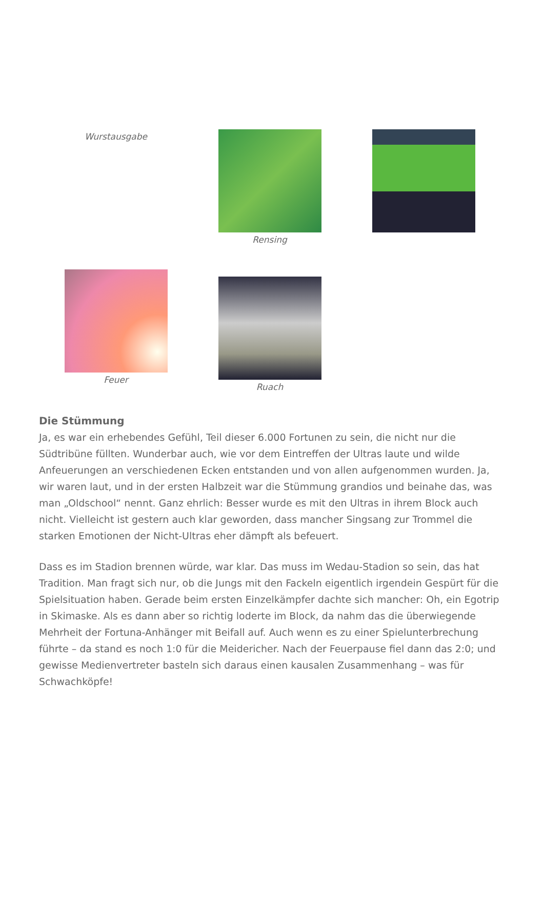Wurstausgabe
Rensing
Feuer
Ruach
Die Stümmung
Ja, es war ein erhebendes Gefühl, Teil dieser 6.000 Fortunen zu sein, die nicht nur die Südtribüne füllten. Wunderbar auch, wie vor dem Eintreffen der Ultras laute und wilde Anfeuerungen an verschiedenen Ecken entstanden und von allen aufgenommen wurden. Ja, wir waren laut, und in der ersten Halbzeit war die Stümmung grandios und beinahe das, was man „Oldschool“ nennt. Ganz ehrlich: Besser wurde es mit den Ultras in ihrem Block auch nicht. Vielleicht ist gestern auch klar geworden, dass mancher Singsang zur Trommel die starken Emotionen der Nicht-Ultras eher dämpft als befeuert.
Dass es im Stadion brennen würde, war klar. Das muss im Wedau-Stadion so sein, das hat Tradition. Man fragt sich nur, ob die Jungs mit den Fackeln eigentlich irgendein Gespürt für die Spielsituation haben. Gerade beim ersten Einzelkämpfer dachte sich mancher: Oh, ein Egotrip in Skimaske. Als es dann aber so richtig loderte im Block, da nahm das die überwiegende Mehrheit der Fortuna-Anhänger mit Beifall auf. Auch wenn es zu einer Spielunterbrechung führte – da stand es noch 1:0 für die Meidericher. Nach der Feuerpause fiel dann das 2:0; und gewisse Medienvertreter basteln sich daraus einen kausalen Zusammenhang – was für Schwachköpfe!